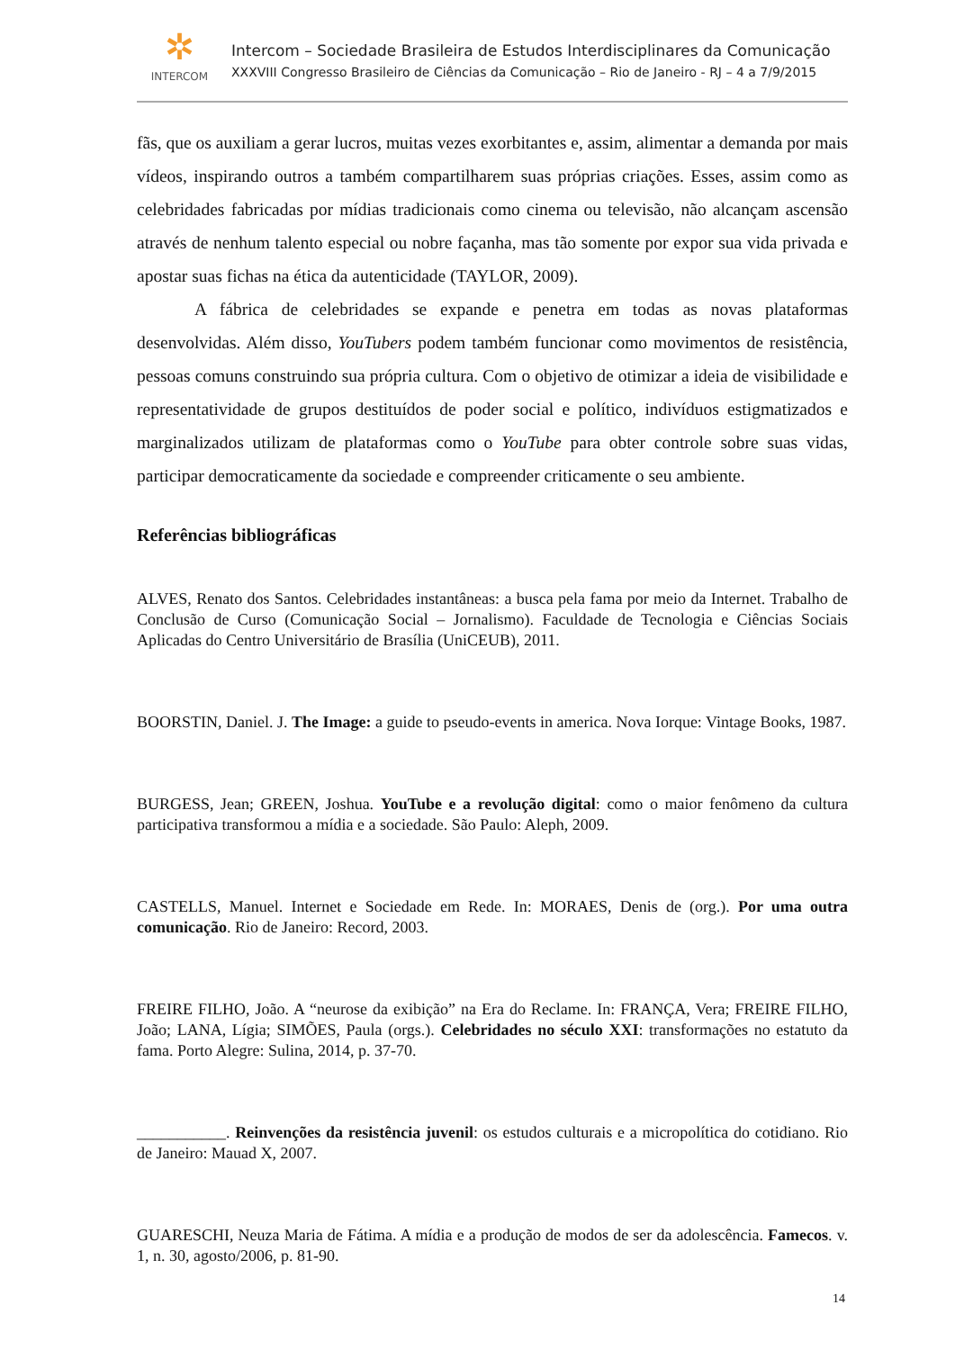✲
INTERCOM
Intercom – Sociedade Brasileira de Estudos Interdisciplinares da Comunicação
XXXVIII Congresso Brasileiro de Ciências da Comunicação – Rio de Janeiro - RJ – 4 a 7/9/2015
fãs, que os auxiliam a gerar lucros, muitas vezes exorbitantes e, assim, alimentar a demanda por mais vídeos, inspirando outros a também compartilharem suas próprias criações. Esses, assim como as celebridades fabricadas por mídias tradicionais como cinema ou televisão, não alcançam ascensão através de nenhum talento especial ou nobre façanha, mas tão somente por expor sua vida privada e apostar suas fichas na ética da autenticidade (TAYLOR, 2009).
A fábrica de celebridades se expande e penetra em todas as novas plataformas desenvolvidas. Além disso, YouTubers podem também funcionar como movimentos de resistência, pessoas comuns construindo sua própria cultura. Com o objetivo de otimizar a ideia de visibilidade e representatividade de grupos destituídos de poder social e político, indivíduos estigmatizados e marginalizados utilizam de plataformas como o YouTube para obter controle sobre suas vidas, participar democraticamente da sociedade e compreender criticamente o seu ambiente.
Referências bibliográficas
ALVES, Renato dos Santos. Celebridades instantâneas: a busca pela fama por meio da Internet. Trabalho de Conclusão de Curso (Comunicação Social – Jornalismo). Faculdade de Tecnologia e Ciências Sociais Aplicadas do Centro Universitário de Brasília (UniCEUB), 2011.
BOORSTIN, Daniel. J. The Image: a guide to pseudo-events in america. Nova Iorque: Vintage Books, 1987.
BURGESS, Jean; GREEN, Joshua. YouTube e a revolução digital: como o maior fenômeno da cultura participativa transformou a mídia e a sociedade. São Paulo: Aleph, 2009.
CASTELLS, Manuel. Internet e Sociedade em Rede. In: MORAES, Denis de (org.). Por uma outra comunicação. Rio de Janeiro: Record, 2003.
FREIRE FILHO, João. A “neurose da exibição” na Era do Reclame. In: FRANÇA, Vera; FREIRE FILHO, João; LANA, Lígia; SIMÕES, Paula (orgs.). Celebridades no século XXI: transformações no estatuto da fama. Porto Alegre: Sulina, 2014, p. 37-70.
___________. Reinvenções da resistência juvenil: os estudos culturais e a micropolítica do cotidiano. Rio de Janeiro: Mauad X, 2007.
GUARESCHI, Neuza Maria de Fátima. A mídia e a produção de modos de ser da adolescência. Famecos. v. 1, n. 30, agosto/2006, p. 81-90.
14